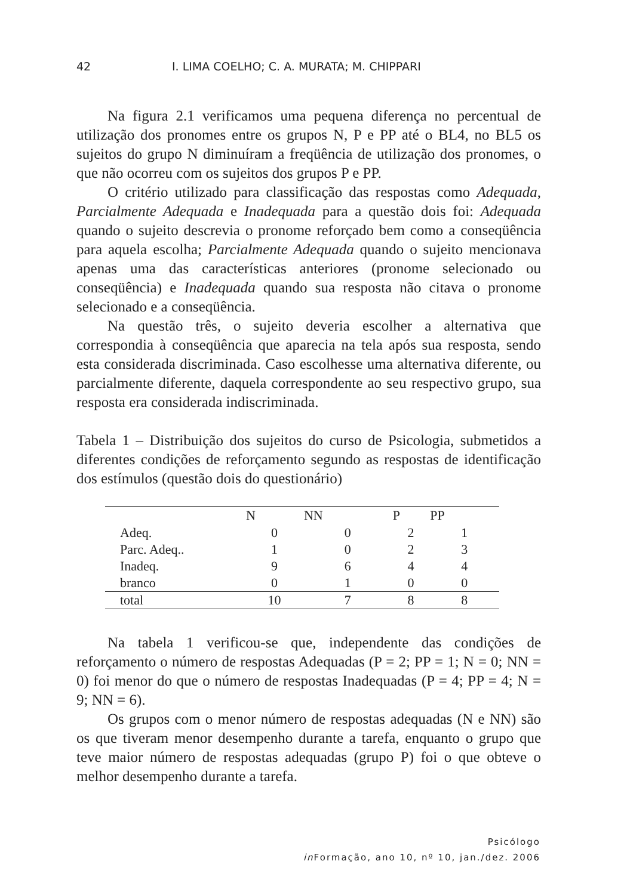42 I. LIMA COELHO; C. A. MURATA; M. CHIPPARI
Na figura 2.1 verificamos uma pequena diferença no percentual de utilização dos pronomes entre os grupos N, P e PP até o BL4, no BL5 os sujeitos do grupo N diminuíram a freqüência de utilização dos pronomes, o que não ocorreu com os sujeitos dos grupos P e PP.
O critério utilizado para classificação das respostas como Adequada, Parcialmente Adequada e Inadequada para a questão dois foi: Adequada quando o sujeito descrevia o pronome reforçado bem como a conseqüência para aquela escolha; Parcialmente Adequada quando o sujeito mencionava apenas uma das características anteriores (pronome selecionado ou conseqüência) e Inadequada quando sua resposta não citava o pronome selecionado e a conseqüência.
Na questão três, o sujeito deveria escolher a alternativa que correspondia à conseqüência que aparecia na tela após sua resposta, sendo esta considerada discriminada. Caso escolhesse uma alternativa diferente, ou parcialmente diferente, daquela correspondente ao seu respectivo grupo, sua resposta era considerada indiscriminada.
Tabela 1 – Distribuição dos sujeitos do curso de Psicologia, submetidos a diferentes condições de reforçamento segundo as respostas de identificação dos estímulos (questão dois do questionário)
| | N | NN | P | PP |
| --- | --- | --- | --- | --- |
| Adeq. | 0 | 0 | 2 | 1 |
| Parc. Adeq.. | 1 | 0 | 2 | 3 |
| Inadeq. | 9 | 6 | 4 | 4 |
| branco | 0 | 1 | 0 | 0 |
| total | 10 | 7 | 8 | 8 |
Na tabela 1 verificou-se que, independente das condições de reforçamento o número de respostas Adequadas (P = 2; PP = 1; N = 0; NN = 0) foi menor do que o número de respostas Inadequadas (P = 4; PP = 4; N = 9; NN = 6).
Os grupos com o menor número de respostas adequadas (N e NN) são os que tiveram menor desempenho durante a tarefa, enquanto o grupo que teve maior número de respostas adequadas (grupo P) foi o que obteve o melhor desempenho durante a tarefa.
Psicólogo
in Formação, ano 10, nº 10, jan./dez. 2006